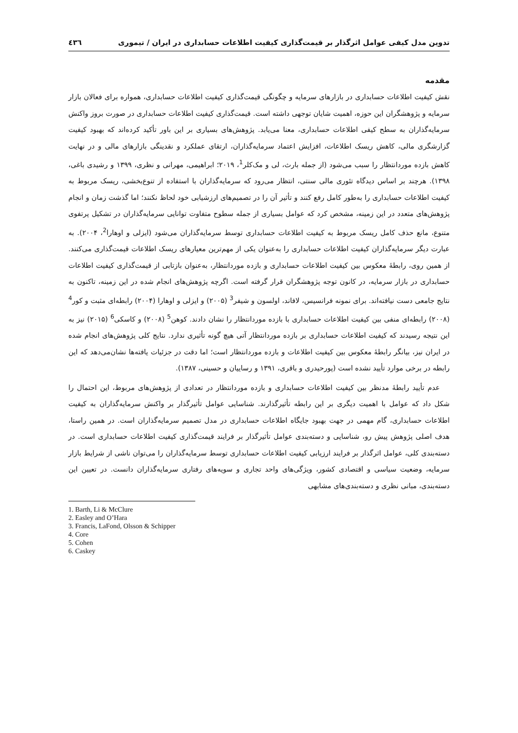تدوین مدل کیفی عوامل اثرگذار بر قیمت‌گذاری کیفیت اطلاعات حسابداری در ایران / تیموری ٤٣٦
مقدمه
نقش کیفیت اطلاعات حسابداری در بازارهای سرمایه و چگونگی قیمت‌گذاری کیفیت اطلاعات حسابداری، همواره برای فعالان بازار سرمایه و پژوهشگران این حوزه، اهمیت شایان توجهی داشته است. قیمت‌گذاری کیفیت اطلاعات حسابداری در صورت بروز واکنش سرمایه‌گذاران به سطح کیفی اطلاعات حسابداری، معنا می‌یابد. پژوهش‌های بسیاری بر این باور تأکید کرده‌اند که بهبود کیفیت گزارشگری مالی، کاهش ریسک اطلاعات، افزایش اعتماد سرمایه‌گذاران، ارتقای عملکرد و نقدینگی بازارهای مالی و در نهایت کاهش بازده موردانتظار را سبب می‌شود (از جمله بارث، لی و مک‌کلر<sup>1</sup>، ۲۰۱۹؛ ابراهیمی، مهرانی و نظری، ۱۳۹۹ و رشیدی باغی، ۱۳۹۸). هرچند بر اساس دیدگاه تئوری مالی سنتی، انتظار می‌رود که سرمایه‌گذاران با استفاده از تنوع‌بخشی، ریسک مربوط به کیفیت اطلاعات حسابداری را به‌طور کامل رفع کنند و تأثیر آن را در تصمیم‌های ارزشیابی خود لحاظ نکنند؛ اما گذشت زمان و انجام پژوهش‌های متعدد در این زمینه، مشخص کرد که عوامل بسیاری از جمله سطوح متفاوت توانایی سرمایه‌گذاران در تشکیل پرتفوی متنوع، مانع حذف کامل ریسک مربوط به کیفیت اطلاعات حسابداری توسط سرمایه‌گذاران می‌شود (ایزلی و اوهارا<sup>2</sup>، ۲۰۰۴). به عبارت دیگر سرمایه‌گذاران کیفیت اطلاعات حسابداری را به‌عنوان یکی از مهم‌ترین معیارهای ریسک اطلاعات قیمت‌گذاری می‌کنند. از همین روی، رابطهٔ معکوس بین کیفیت اطلاعات حسابداری و بازده موردانتظار، به‌عنوان بازتابی از قیمت‌گذاری کیفیت اطلاعات حسابداری در بازار سرمایه، در کانون توجه پژوهشگران قرار گرفته است. اگرچه پژوهش‌های انجام شده در این زمینه، تاکنون به نتایج جامعی دست نیافته‌اند. برای نمونه فرانسیس، لافاند، اولسون و شیفر<sup>3</sup> (۲۰۰۵) و ایزلی و اوهارا (۲۰۰۴) رابطه‌ای مثبت و کور<sup>4</sup> (۲۰۰۸) رابطه‌ای منفی بین کیفیت اطلاعات حسابداری با بازده موردانتظار را نشان دادند. کوهن<sup>5</sup> (۲۰۰۸) و کاسکی<sup>6</sup> (۲۰۱۵) نیز به این نتیجه رسیدند که کیفیت اطلاعات حسابداری بر بازده موردانتظار آتی هیچ گونه تأثیری ندارد. نتایج کلی پژوهش‌های انجام شده در ایران نیز، بیانگر رابطهٔ معکوس بین کیفیت اطلاعات و بازده موردانتظار است؛ اما دقت در جزئیات یافته‌ها نشان‌می‌دهد که این رابطه در برخی موارد تأیید نشده است (پورحیدری و باقری، ۱۳۹۱ و رساییان و حسینی، ۱۳۸۷).
عدم تأیید رابطهٔ مدنظر بین کیفیت اطلاعات حسابداری و بازده موردانتظار در تعدادی از پژوهش‌های مربوط، این احتمال را شکل داد که عوامل با اهمیت دیگری بر این رابطه تأثیرگذارند. شناسایی عوامل تأثیرگذار بر واکنش سرمایه‌گذاران به کیفیت اطلاعات حسابداری، گام مهمی در جهت بهبود جایگاه اطلاعات حسابداری در مدل تصمیم سرمایه‌گذاران است. در همین راستا، هدف اصلی پژوهش پیش رو، شناسایی و دسته‌بندی عوامل تأثیرگذار بر فرایند قیمت‌گذاری کیفیت اطلاعات حسابداری است. در دسته‌بندی کلی، عوامل اثرگذار بر فرایند ارزیابی کیفیت اطلاعات حسابداری توسط سرمایه‌گذاران را می‌توان ناشی از شرایط بازار سرمایه، وضعیت سیاسی و اقتصادی کشور، ویژگی‌های واحد تجاری و سویه‌های رفتاری سرمایه‌گذاران دانست. در تعیین این دسته‌بندی، مبانی نظری و دسته‌بندی‌های مشابهی
1. Barth, Li & McClure
2. Easley and O’Hara
3. Francis, LaFond, Olsson & Schipper
4. Core
5. Cohen
6. Caskey